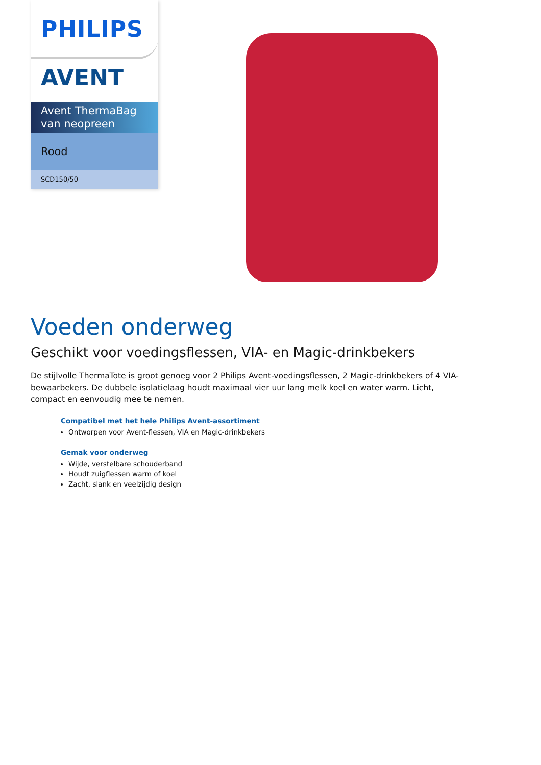PHILIPS
AVENT
Avent ThermaBag van neopreen
Rood
SCD150/50
Voeden onderweg
Geschikt voor voedingsflessen, VIA- en Magic-drinkbekers
De stijlvolle ThermaTote is groot genoeg voor 2 Philips Avent-voedingsflessen, 2 Magic-drinkbekers of 4 VIA-bewaarbekers. De dubbele isolatielaag houdt maximaal vier uur lang melk koel en water warm. Licht, compact en eenvoudig mee te nemen.
Compatibel met het hele Philips Avent-assortiment
Ontworpen voor Avent-flessen, VIA en Magic-drinkbekers
Gemak voor onderweg
Wijde, verstelbare schouderband
Houdt zuigflessen warm of koel
Zacht, slank en veelzijdig design